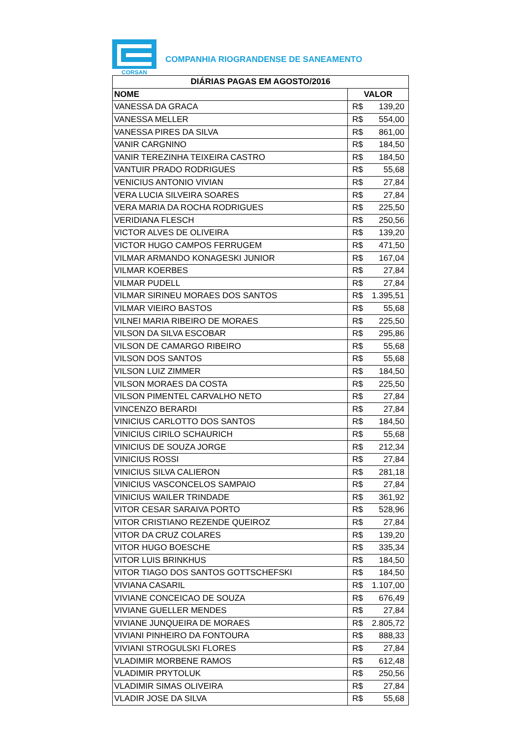CORSAN
COMPANHIA RIOGRANDENSE DE SANEAMENTO
| DIÁRIAS PAGAS EM AGOSTO/2016 | |
| --- | --- |
| NOME | VALOR |
| VANESSA DA GRACA | R$ 139,20 |
| VANESSA MELLER | R$ 554,00 |
| VANESSA PIRES DA SILVA | R$ 861,00 |
| VANIR CARGNINO | R$ 184,50 |
| VANIR TEREZINHA TEIXEIRA CASTRO | R$ 184,50 |
| VANTUIR PRADO RODRIGUES | R$ 55,68 |
| VENICIUS ANTONIO VIVIAN | R$ 27,84 |
| VERA LUCIA SILVEIRA SOARES | R$ 27,84 |
| VERA MARIA DA ROCHA RODRIGUES | R$ 225,50 |
| VERIDIANA FLESCH | R$ 250,56 |
| VICTOR ALVES DE OLIVEIRA | R$ 139,20 |
| VICTOR HUGO CAMPOS FERRUGEM | R$ 471,50 |
| VILMAR ARMANDO KONAGESKI JUNIOR | R$ 167,04 |
| VILMAR KOERBES | R$ 27,84 |
| VILMAR PUDELL | R$ 27,84 |
| VILMAR SIRINEU MORAES DOS SANTOS | R$ 1.395,51 |
| VILMAR VIEIRO BASTOS | R$ 55,68 |
| VILNEI MARIA RIBEIRO DE MORAES | R$ 225,50 |
| VILSON DA SILVA ESCOBAR | R$ 295,86 |
| VILSON DE CAMARGO RIBEIRO | R$ 55,68 |
| VILSON DOS SANTOS | R$ 55,68 |
| VILSON LUIZ ZIMMER | R$ 184,50 |
| VILSON MORAES DA COSTA | R$ 225,50 |
| VILSON PIMENTEL CARVALHO NETO | R$ 27,84 |
| VINCENZO BERARDI | R$ 27,84 |
| VINICIUS CARLOTTO DOS SANTOS | R$ 184,50 |
| VINICIUS CIRILO SCHAURICH | R$ 55,68 |
| VINICIUS DE SOUZA JORGE | R$ 212,34 |
| VINICIUS ROSSI | R$ 27,84 |
| VINICIUS SILVA CALIERON | R$ 281,18 |
| VINICIUS VASCONCELOS SAMPAIO | R$ 27,84 |
| VINICIUS WAILER TRINDADE | R$ 361,92 |
| VITOR CESAR SARAIVA PORTO | R$ 528,96 |
| VITOR CRISTIANO REZENDE QUEIROZ | R$ 27,84 |
| VITOR DA CRUZ COLARES | R$ 139,20 |
| VITOR HUGO BOESCHE | R$ 335,34 |
| VITOR LUIS BRINKHUS | R$ 184,50 |
| VITOR TIAGO DOS SANTOS GOTTSCHEFSKI | R$ 184,50 |
| VIVIANA CASARIL | R$ 1.107,00 |
| VIVIANE CONCEICAO DE SOUZA | R$ 676,49 |
| VIVIANE GUELLER MENDES | R$ 27,84 |
| VIVIANE JUNQUEIRA DE MORAES | R$ 2.805,72 |
| VIVIANI PINHEIRO DA FONTOURA | R$ 888,33 |
| VIVIANI STROGULSKI FLORES | R$ 27,84 |
| VLADIMIR MORBENE RAMOS | R$ 612,48 |
| VLADIMIR PRYTOLUK | R$ 250,56 |
| VLADIMIR SIMAS OLIVEIRA | R$ 27,84 |
| VLADIR JOSE DA SILVA | R$ 55,68 |